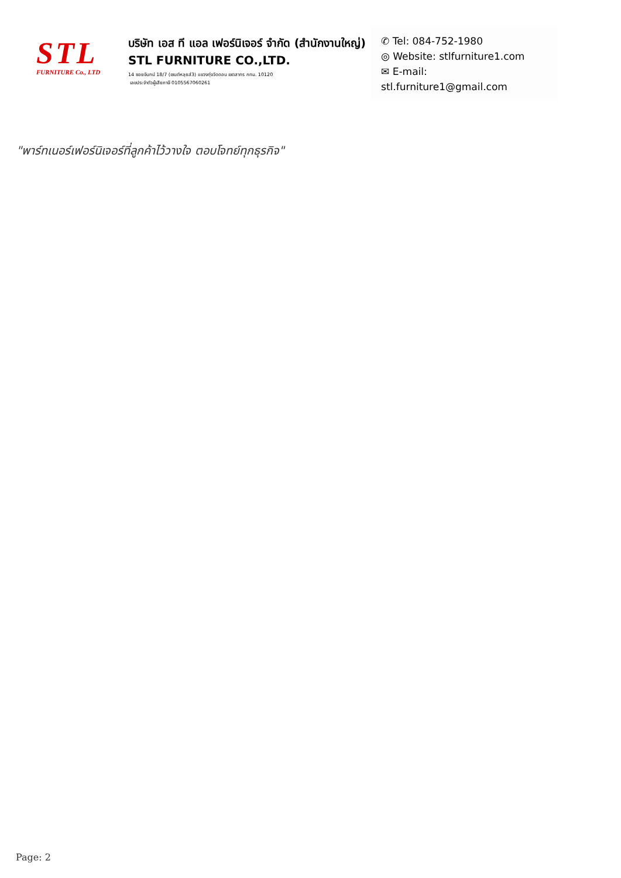STL
FURNITURE Co., LTD
บริษัท เอส ที แอล เฟอร์นิเจอร์ จำกัด (สำนักงานใหญ่)
STL FURNITURE CO.,LTD.
14 ซอยจันทน์ 18/7 (เซนต์หลุยส์3) แขวงทุ่งวัดดอน เขตสาทร กทม. 10120
เลขประจำตัวผู้เสียภาษี 0105567060261
✆ Tel: 084-752-1980
◎ Website: stlfurniture1.com
✉ E-mail: stl.furniture1@gmail.com
"พาร์ทเนอร์เฟอร์นิเจอร์ที่ลูกค้าไว้วางใจ ตอบโจทย์ทุกธุรกิจ"
Page: 2